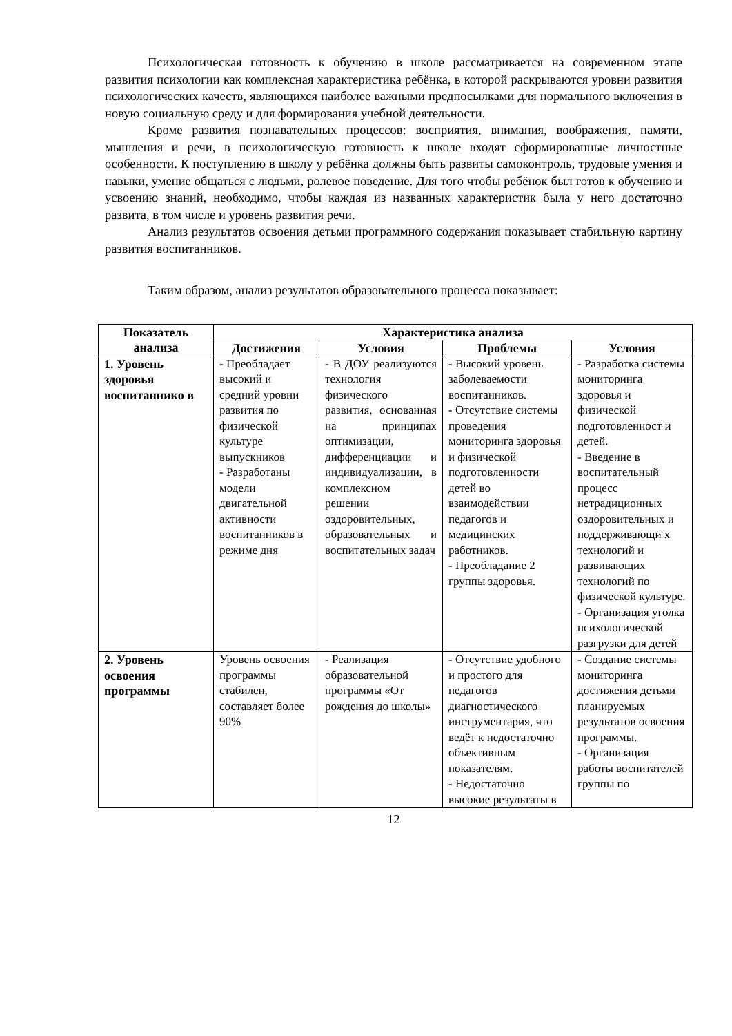Психологическая готовность к обучению в школе рассматривается на современном этапе развития психологии как комплексная характеристика ребёнка, в которой раскрываются уровни развития психологических качеств, являющихся наиболее важными предпосылками для нормального включения в новую социальную среду и для формирования учебной деятельности.
Кроме развития познавательных процессов: восприятия, внимания, воображения, памяти, мышления и речи, в психологическую готовность к школе входят сформированные личностные особенности. К поступлению в школу у ребёнка должны быть развиты самоконтроль, трудовые умения и навыки, умение общаться с людьми, ролевое поведение. Для того чтобы ребёнок был готов к обучению и усвоению знаний, необходимо, чтобы каждая из названных характеристик была у него достаточно развита, в том числе и уровень развития речи.
Анализ результатов освоения детьми программного содержания показывает стабильную картину развития воспитанников.
Таким образом, анализ результатов образовательного процесса показывает:
| Показатель анализа | Характеристика анализа | | | |
| --- | --- | --- | --- | --- |
| | Достижения | Условия | Проблемы | Условия |
| 1. Уровень здоровья воспитаннико в | - Преобладает высокий и средний уровни развития по физической культуре выпускников - Разработаны модели двигательной активности воспитанников в режиме дня | - В ДОУ реализуются технология физического развития, основанная на принципах оптимизации, дифференциации и индивидуализации, в комплексном решении оздоровительных, образовательных и воспитательных задач | - Высокий уровень заболеваемости воспитанников. - Отсутствие системы проведения мониторинга здоровья и физической подготовленности детей во взаимодействии педагогов и медицинских работников. - Преобладание 2 группы здоровья. | - Разработка системы мониторинга здоровья и физической подготовленност и детей. - Введение в воспитательный процесс нетрадиционных оздоровительных и поддерживающи х технологий и развивающих технологий по физической культуре. - Организация уголка психологической разгрузки для детей |
| 2. Уровень освоения программы | Уровень освоения программы стабилен, составляет более 90% | - Реализация образовательной программы «От рождения до школы» | - Отсутствие удобного и простого для педагогов диагностического инструментария, что ведёт к недостаточно объективным показателям. - Недостаточно высокие результаты в | - Создание системы мониторинга достижения детьми планируемых результатов освоения программы. - Организация работы воспитателей группы по |
12